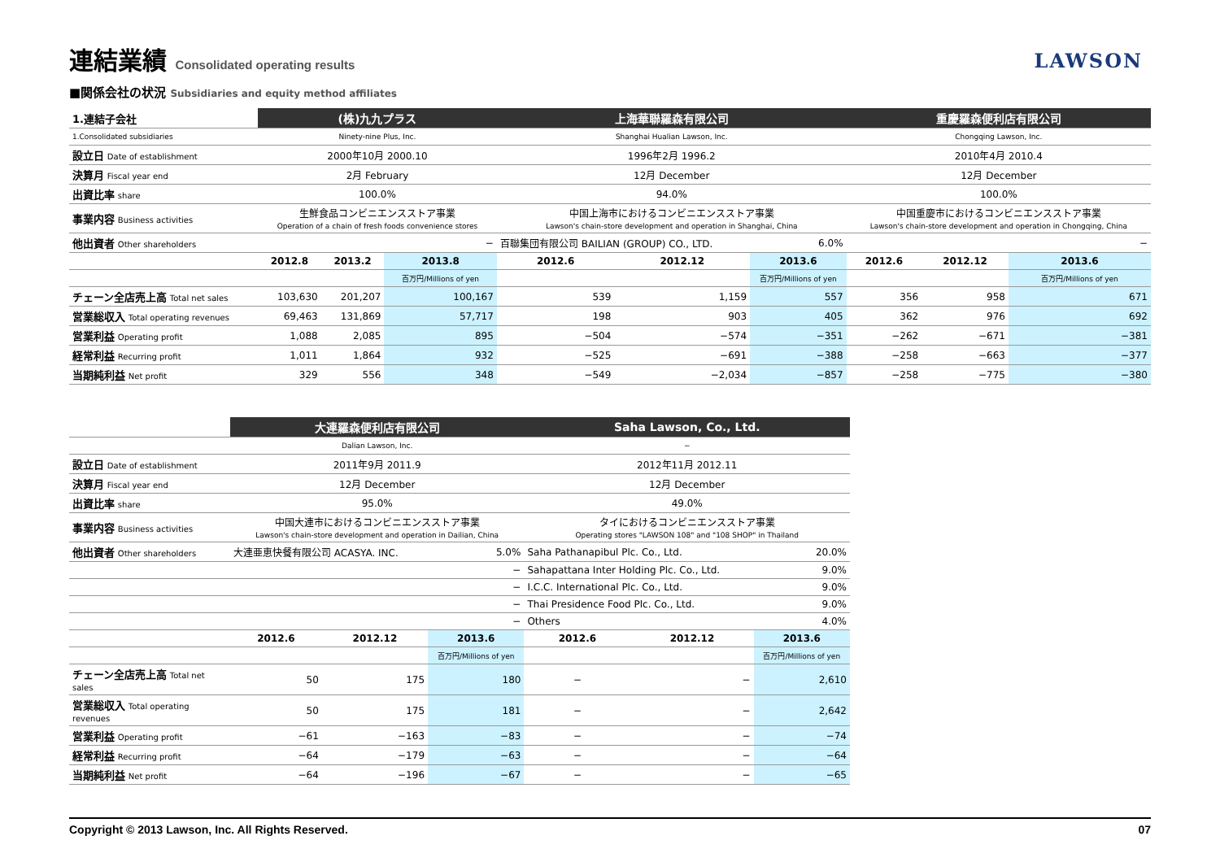連結業績 Consolidated operating results
LAWSON
■関係会社の状況 Subsidiaries and equity method affiliates
| 1.連結子会社 | (株)九九プラス | | | 上海華聯羅森有限公司 | | | 重慶羅森便利店有限公司 | | |
| 1.Consolidated subsidiaries | Ninety-nine Plus, Inc. | | | Shanghai Hualian Lawson, Inc. | | | Chongqing Lawson, Inc. | | |
| 設立日 Date of establishment | 2000年10月 2000.10 | | | 1996年2月 1996.2 | | | 2010年4月 2010.4 | | |
| 決算月 Fiscal year end | 2月 February | | | 12月 December | | | 12月 December | | |
| 出資比率 share | 100.0% | | | 94.0% | | | 100.0% | | |
| 事業内容 Business activities | 生鮮食品コンビニエンスストア事業 Operation of a chain of fresh foods convenience stores | | | 中国上海市におけるコンビニエンスストア事業 Lawson's chain-store development and operation in Shanghai, China | | | 中国重慶市におけるコンビニエンスストア事業 Lawson's chain-store development and operation in Chongqing, China | | |
| 他出資者 Other shareholders | − | | | 百聯集団有限公司 BAILIAN (GROUP) CO., LTD. | | 6.0% | − | | |
| | 2012.8 | 2013.2 | 2013.8 | 2012.6 | 2012.12 | 2013.6 | 2012.6 | 2012.12 | 2013.6 |
| | | | 百万円/Millions of yen | | | 百万円/Millions of yen | | | 百万円/Millions of yen |
| チェーン全店売上高 Total net sales | 103,630 | 201,207 | 100,167 | 539 | 1,159 | 557 | 356 | 958 | 671 |
| 営業総収入 Total operating revenues | 69,463 | 131,869 | 57,717 | 198 | 903 | 405 | 362 | 976 | 692 |
| 営業利益 Operating profit | 1,088 | 2,085 | 895 | −504 | −574 | −351 | −262 | −671 | −381 |
| 経常利益 Recurring profit | 1,011 | 1,864 | 932 | −525 | −691 | −388 | −258 | −663 | −377 |
| 当期純利益 Net profit | 329 | 556 | 348 | −549 | −2,034 | −857 | −258 | −775 | −380 |
| | 大連羅森便利店有限公司 | | | Saha Lawson, Co., Ltd. | | |
| | Dalian Lawson, Inc. | | | − | | |
| 設立日 Date of establishment | 2011年9月 2011.9 | | | 2012年11月 2012.11 | | |
| 決算月 Fiscal year end | 12月 December | | | 12月 December | | |
| 出資比率 share | 95.0% | | | 49.0% | | |
| 事業内容 Business activities | 中国大連市におけるコンビニエンスストア事業 Lawson's chain-store development and operation in Dailian, China | | | タイにおけるコンビニエンスストア事業 Operating stores "LAWSON 108" and "108 SHOP" in Thailand | | |
| 他出資者 Other shareholders | 大連亜恵快餐有限公司 ACASYA. INC. | | 5.0% | Saha Pathanapibul Plc. Co., Ltd. | | 20.0% |
| | | | − | Sahapattana Inter Holding Plc. Co., Ltd. | | 9.0% |
| | | | − | I.C.C. International Plc. Co., Ltd. | | 9.0% |
| | | | − | Thai Presidence Food Plc. Co., Ltd. | | 9.0% |
| | | | − | Others | | 4.0% |
| | 2012.6 | 2012.12 | 2013.6 | 2012.6 | 2012.12 | 2013.6 |
| | | | 百万円/Millions of yen | | | 百万円/Millions of yen |
| チェーン全店売上高 Total net sales | 50 | 175 | 180 | − | − | 2,610 |
| 営業総収入 Total operating revenues | 50 | 175 | 181 | − | − | 2,642 |
| 営業利益 Operating profit | −61 | −163 | −83 | − | − | −74 |
| 経常利益 Recurring profit | −64 | −179 | −63 | − | − | −64 |
| 当期純利益 Net profit | −64 | −196 | −67 | − | − | −65 |
Copyright © 2013 Lawson, Inc. All Rights Reserved. 07